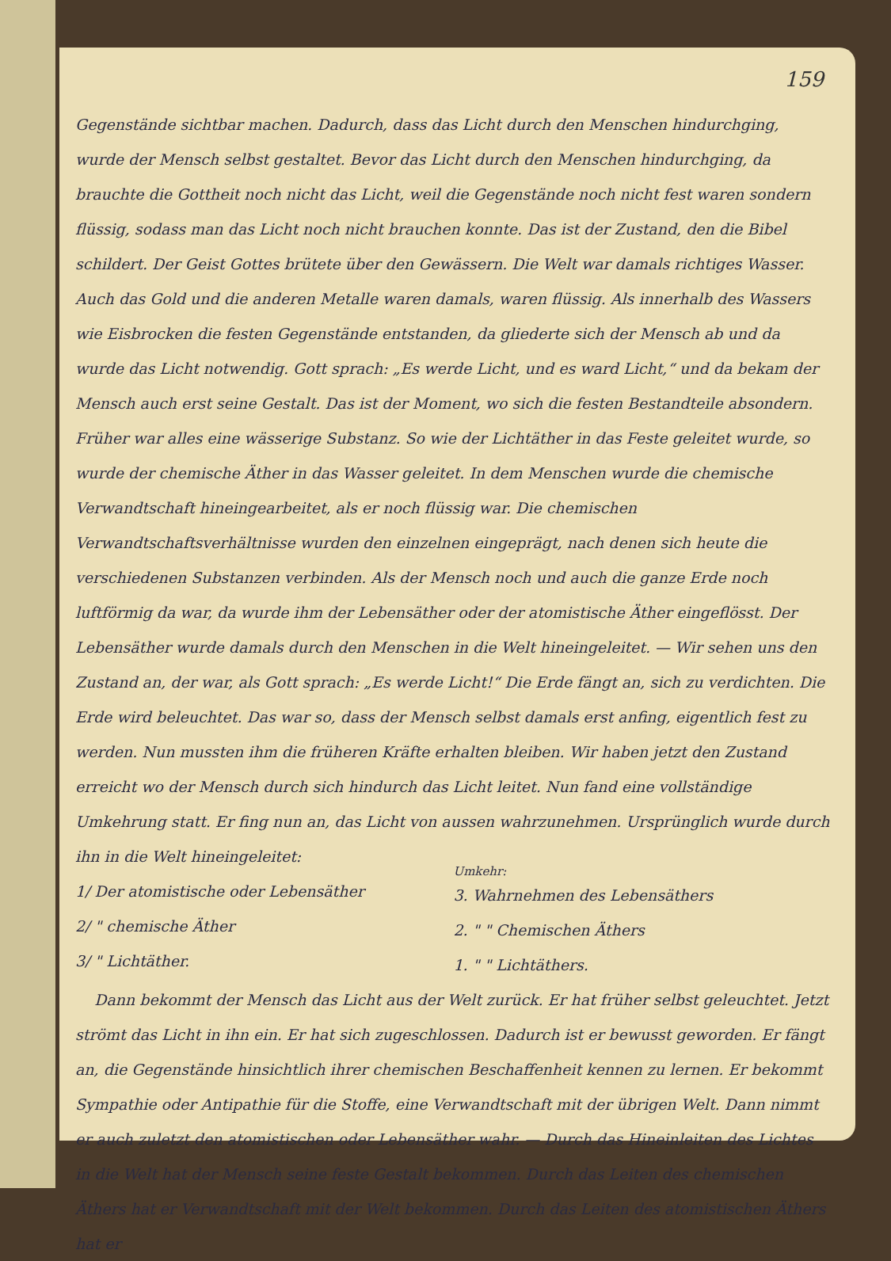159
Gegenstände sichtbar machen. Dadurch, dass das Licht durch den Menschen hindurchging, wurde der Mensch selbst gestaltet. Bevor das Licht durch den Menschen hindurchging, da brauchte die Gottheit noch nicht das Licht, weil die Gegenstände noch nicht fest waren sondern flüssig, sodass man das Licht noch nicht brauchen konnte. Das ist der Zustand, den die Bibel schildert. Der Geist Gottes brütete über den Gewässern. Die Welt war damals richtiges Wasser. Auch das Gold und die anderen Metalle waren damals, waren flüssig. Als innerhalb des Wassers wie Eisbrocken die festen Gegenstände entstanden, da gliederte sich der Mensch ab und da wurde das Licht notwendig. Gott sprach: „Es werde Licht, und es ward Licht,“ und da bekam der Mensch auch erst seine Gestalt. Das ist der Moment, wo sich die festen Bestandteile absondern. Früher war alles eine wässerige Substanz. So wie der Lichtäther in das Feste geleitet wurde, so wurde der chemische Äther in das Wasser geleitet. In dem Menschen wurde die chemische Verwandtschaft hineingearbeitet, als er noch flüssig war. Die chemischen Verwandtschaftsverhältnisse wurden den einzelnen eingeprägt, nach denen sich heute die verschiedenen Substanzen verbinden. Als der Mensch noch und auch die ganze Erde noch luftförmig da war, da wurde ihm der Lebensäther oder der atomistische Äther eingeflösst. Der Lebensäther wurde damals durch den Menschen in die Welt hineingeleitet. — Wir sehen uns den Zustand an, der war, als Gott sprach: „Es werde Licht!“ Die Erde fängt an, sich zu verdichten. Die Erde wird beleuchtet. Das war so, dass der Mensch selbst damals erst anfing, eigentlich fest zu werden. Nun mussten ihm die früheren Kräfte erhalten bleiben. Wir haben jetzt den Zustand erreicht wo der Mensch durch sich hindurch das Licht leitet. Nun fand eine vollständige Umkehrung statt. Er fing nun an, das Licht von aussen wahrzunehmen. Ursprünglich wurde durch ihn in die Welt hineingeleitet:
1/ Der atomistische oder Lebensäther
2/ " chemische Äther
3/ " Lichtäther.
Umkehr:
3. Wahrnehmen des Lebensäthers
2. " " Chemischen Äthers
1. " " Lichtäthers.
Dann bekommt der Mensch das Licht aus der Welt zurück. Er hat früher selbst geleuchtet. Jetzt strömt das Licht in ihn ein. Er hat sich zugeschlossen. Dadurch ist er bewusst geworden. Er fängt an, die Gegenstände hinsichtlich ihrer chemischen Beschaffenheit kennen zu lernen. Er bekommt Sympathie oder Antipathie für die Stoffe, eine Verwandtschaft mit der übrigen Welt. Dann nimmt er auch zuletzt den atomistischen oder Lebensäther wahr. — Durch das Hineinleiten des Lichtes in die Welt hat der Mensch seine feste Gestalt bekommen. Durch das Leiten des chemischen Äthers hat er Verwandtschaft mit der Welt bekommen. Durch das Leiten des atomistischen Äthers hat er